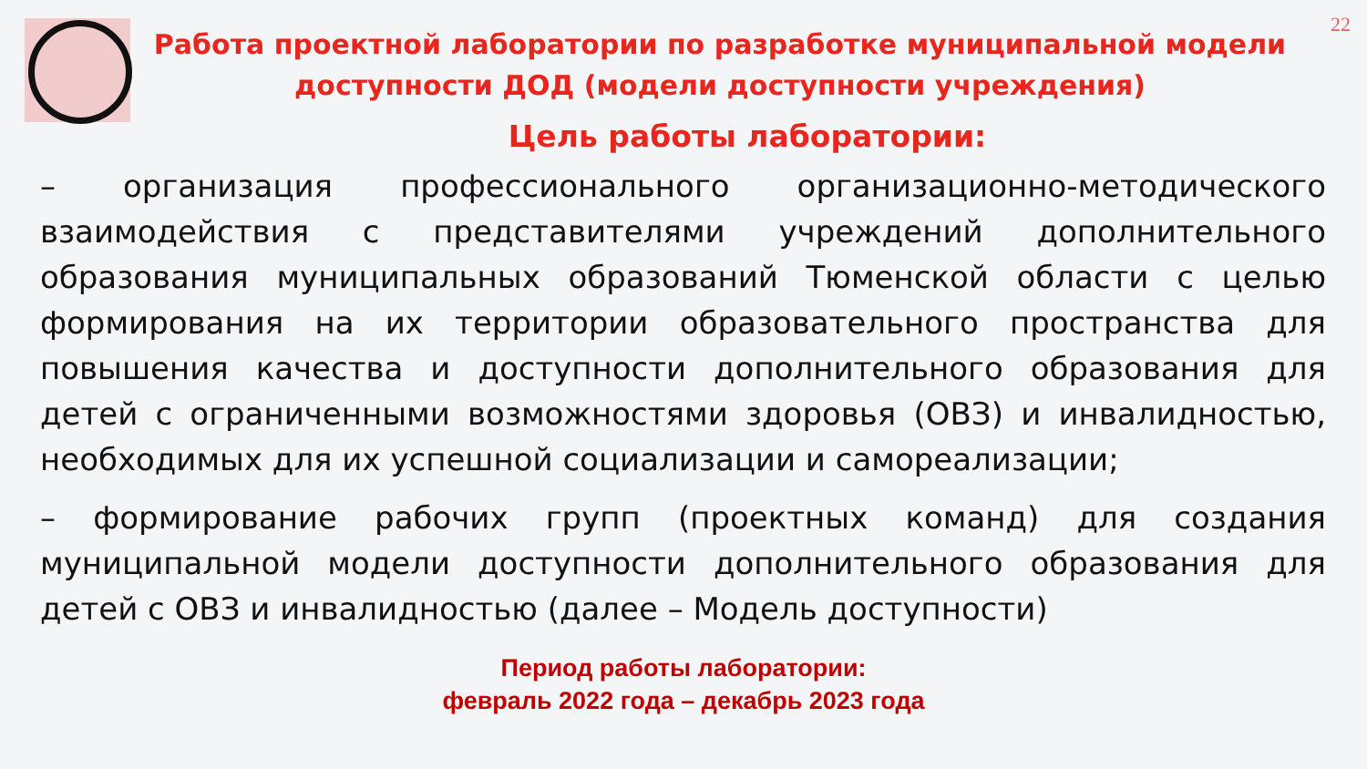22
Работа проектной лаборатории по разработке муниципальной модели доступности ДОД (модели доступности учреждения)
Цель работы лаборатории:
– организация профессионального организационно-методического взаимодействия с представителями учреждений дополнительного образования муниципальных образований Тюменской области с целью формирования на их территории образовательного пространства для повышения качества и доступности дополнительного образования для детей с ограниченными возможностями здоровья (ОВЗ) и инвалидностью, необходимых для их успешной социализации и самореализации;
– формирование рабочих групп (проектных команд) для создания муниципальной модели доступности дополнительного образования для детей с ОВЗ и инвалидностью (далее – Модель доступности)
Период работы лаборатории:
февраль 2022 года – декабрь 2023 года